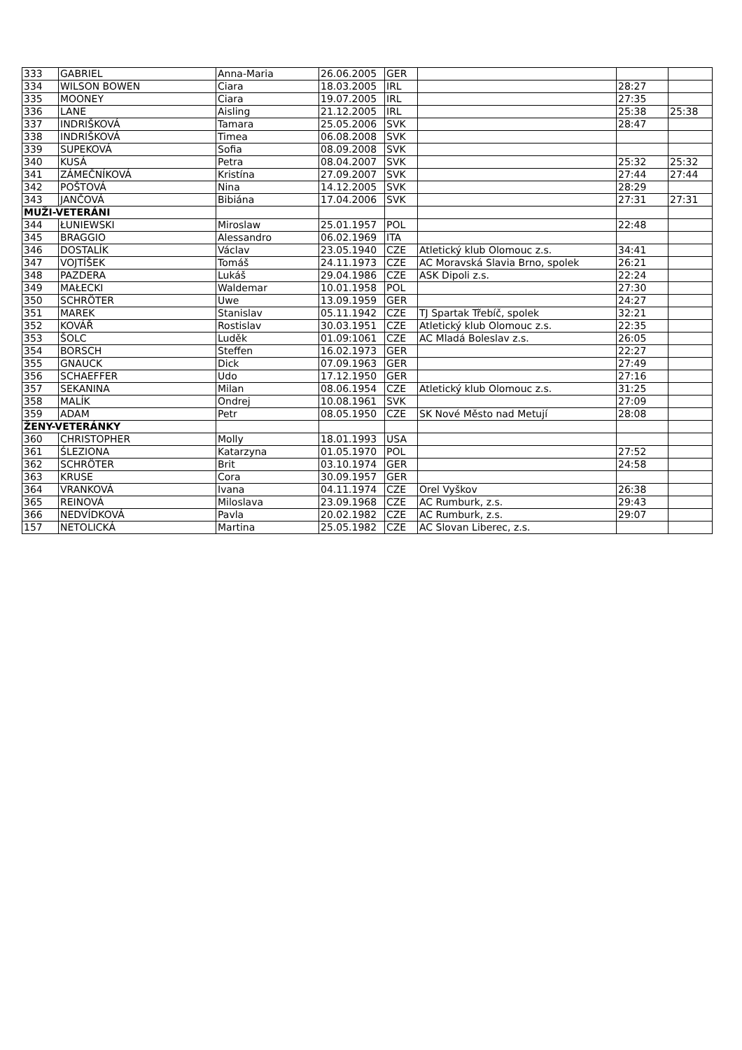| 333 | GABRIEL | Anna-Maria | 26.06.2005 | GER | | | |
| 334 | WILSON BOWEN | Ciara | 18.03.2005 | IRL | | 28:27 | |
| 335 | MOONEY | Ciara | 19.07.2005 | IRL | | 27:35 | |
| 336 | LANE | Aisling | 21.12.2005 | IRL | | 25:38 | 25:38 |
| 337 | INDRIŠKOVÁ | Tamara | 25.05.2006 | SVK | | 28:47 | |
| 338 | INDRIŠKOVÁ | Timea | 06.08.2008 | SVK | | | |
| 339 | SUPEKOVÁ | Sofia | 08.09.2008 | SVK | | | |
| 340 | KUSÁ | Petra | 08.04.2007 | SVK | | 25:32 | 25:32 |
| 341 | ZÁMEČNÍKOVÁ | Kristína | 27.09.2007 | SVK | | 27:44 | 27:44 |
| 342 | POŠTOVÁ | Nina | 14.12.2005 | SVK | | 28:29 | |
| 343 | JANČOVÁ | Bibiána | 17.04.2006 | SVK | | 27:31 | 27:31 |
| MUŽI-VETERÁNI | | | | | | | |
| 344 | ŁUNIEWSKI | Miroslaw | 25.01.1957 | POL | | 22:48 | |
| 345 | BRAGGIO | Alessandro | 06.02.1969 | ITA | | | |
| 346 | DOSTALÍK | Václav | 23.05.1940 | CZE | Atletický klub Olomouc z.s. | 34:41 | |
| 347 | VOJTÍŠEK | Tomáš | 24.11.1973 | CZE | AC Moravská Slavia Brno, spolek | 26:21 | |
| 348 | PAZDERA | Lukáš | 29.04.1986 | CZE | ASK Dipoli z.s. | 22:24 | |
| 349 | MAŁECKI | Waldemar | 10.01.1958 | POL | | 27:30 | |
| 350 | SCHRÖTER | Uwe | 13.09.1959 | GER | | 24:27 | |
| 351 | MAREK | Stanislav | 05.11.1942 | CZE | TJ Spartak Třebíč, spolek | 32:21 | |
| 352 | KOVÁŘ | Rostislav | 30.03.1951 | CZE | Atletický klub Olomouc z.s. | 22:35 | |
| 353 | ŠOLC | Luděk | 01.09:1061 | CZE | AC Mladá Boleslav z.s. | 26:05 | |
| 354 | BORSCH | Steffen | 16.02.1973 | GER | | 22:27 | |
| 355 | GNAUCK | Dick | 07.09.1963 | GER | | 27:49 | |
| 356 | SCHAEFFER | Udo | 17.12.1950 | GER | | 27:16 | |
| 357 | SEKANINA | Milan | 08.06.1954 | CZE | Atletický klub Olomouc z.s. | 31:25 | |
| 358 | MALÍK | Ondrej | 10.08.1961 | SVK | | 27:09 | |
| 359 | ADAM | Petr | 08.05.1950 | CZE | SK Nové Město nad Metují | 28:08 | |
| ŽENY-VETERÁNKY | | | | | | | |
| 360 | CHRISTOPHER | Molly | 18.01.1993 | USA | | | |
| 361 | ŚLEZIONA | Katarzyna | 01.05.1970 | POL | | 27:52 | |
| 362 | SCHRÖTER | Brit | 03.10.1974 | GER | | 24:58 | |
| 363 | KRUSE | Cora | 30.09.1957 | GER | | | |
| 364 | VRANKOVÁ | Ivana | 04.11.1974 | CZE | Orel Vyškov | 26:38 | |
| 365 | REINOVÁ | Miloslava | 23.09.1968 | CZE | AC Rumburk, z.s. | 29:43 | |
| 366 | NEDVÍDKOVÁ | Pavla | 20.02.1982 | CZE | AC Rumburk, z.s. | 29:07 | |
| 157 | NETOLICKÁ | Martina | 25.05.1982 | CZE | AC Slovan Liberec, z.s. | | |